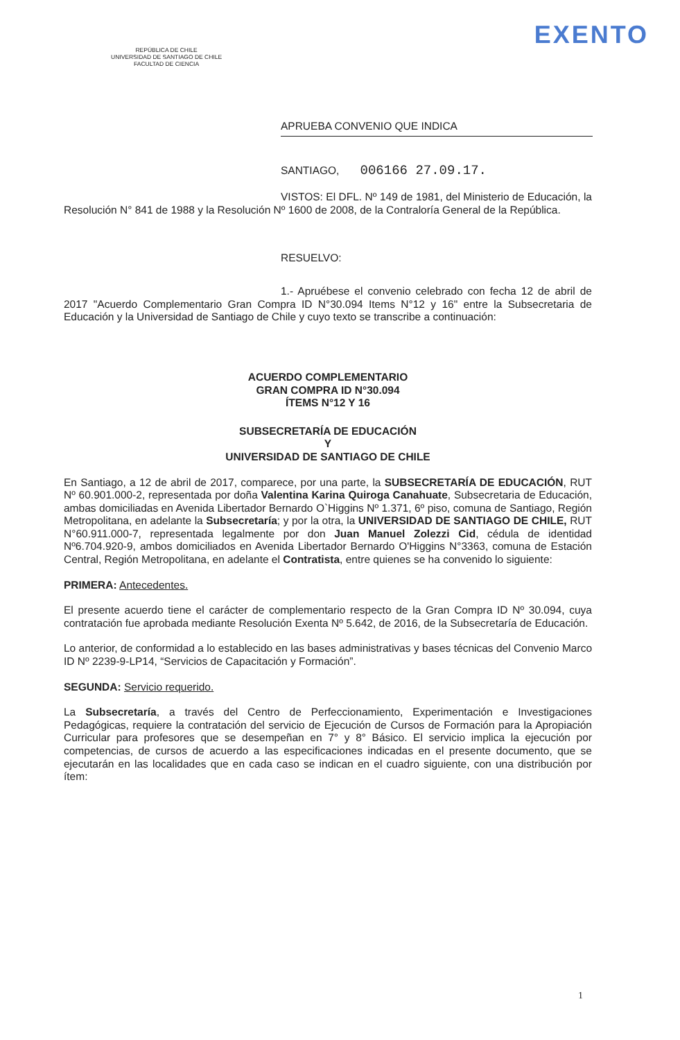EXENTO
REPÚBLICA DE CHILE
UNIVERSIDAD DE SANTIAGO DE CHILE
FACULTAD DE CIENCIA
APRUEBA CONVENIO QUE INDICA
SANTIAGO, 006166 27.09.17.
VISTOS: El DFL. Nº 149 de 1981, del Ministerio de Educación, la Resolución N° 841 de 1988 y la Resolución Nº 1600 de 2008, de la Contraloría General de la República.
RESUELVO:
1.- Apruébese el convenio celebrado con fecha 12 de abril de 2017 "Acuerdo Complementario Gran Compra ID N°30.094 Items N°12 y 16" entre la Subsecretaria de Educación y la Universidad de Santiago de Chile y cuyo texto se transcribe a continuación:
ACUERDO COMPLEMENTARIO
GRAN COMPRA ID N°30.094
ÍTEMS N°12 Y 16
SUBSECRETARÍA DE EDUCACIÓN
Y
UNIVERSIDAD DE SANTIAGO DE CHILE
En Santiago, a 12 de abril de 2017, comparece, por una parte, la SUBSECRETARÍA DE EDUCACIÓN, RUT Nº 60.901.000-2, representada por doña Valentina Karina Quiroga Canahuate, Subsecretaria de Educación, ambas domiciliadas en Avenida Libertador Bernardo O`Higgins Nº 1.371, 6º piso, comuna de Santiago, Región Metropolitana, en adelante la Subsecretaría; y por la otra, la UNIVERSIDAD DE SANTIAGO DE CHILE, RUT N°60.911.000-7, representada legalmente por don Juan Manuel Zolezzi Cid, cédula de identidad Nº6.704.920-9, ambos domiciliados en Avenida Libertador Bernardo O'Higgins N°3363, comuna de Estación Central, Región Metropolitana, en adelante el Contratista, entre quienes se ha convenido lo siguiente:
PRIMERA: Antecedentes.
El presente acuerdo tiene el carácter de complementario respecto de la Gran Compra ID Nº 30.094, cuya contratación fue aprobada mediante Resolución Exenta Nº 5.642, de 2016, de la Subsecretaría de Educación.
Lo anterior, de conformidad a lo establecido en las bases administrativas y bases técnicas del Convenio Marco ID Nº 2239-9-LP14, “Servicios de Capacitación y Formación”.
SEGUNDA: Servicio requerido.
La Subsecretaría, a través del Centro de Perfeccionamiento, Experimentación e Investigaciones Pedagógicas, requiere la contratación del servicio de Ejecución de Cursos de Formación para la Apropiación Curricular para profesores que se desempeñan en 7° y 8° Básico. El servicio implica la ejecución por competencias, de cursos de acuerdo a las especificaciones indicadas en el presente documento, que se ejecutarán en las localidades que en cada caso se indican en el cuadro siguiente, con una distribución por ítem:
1